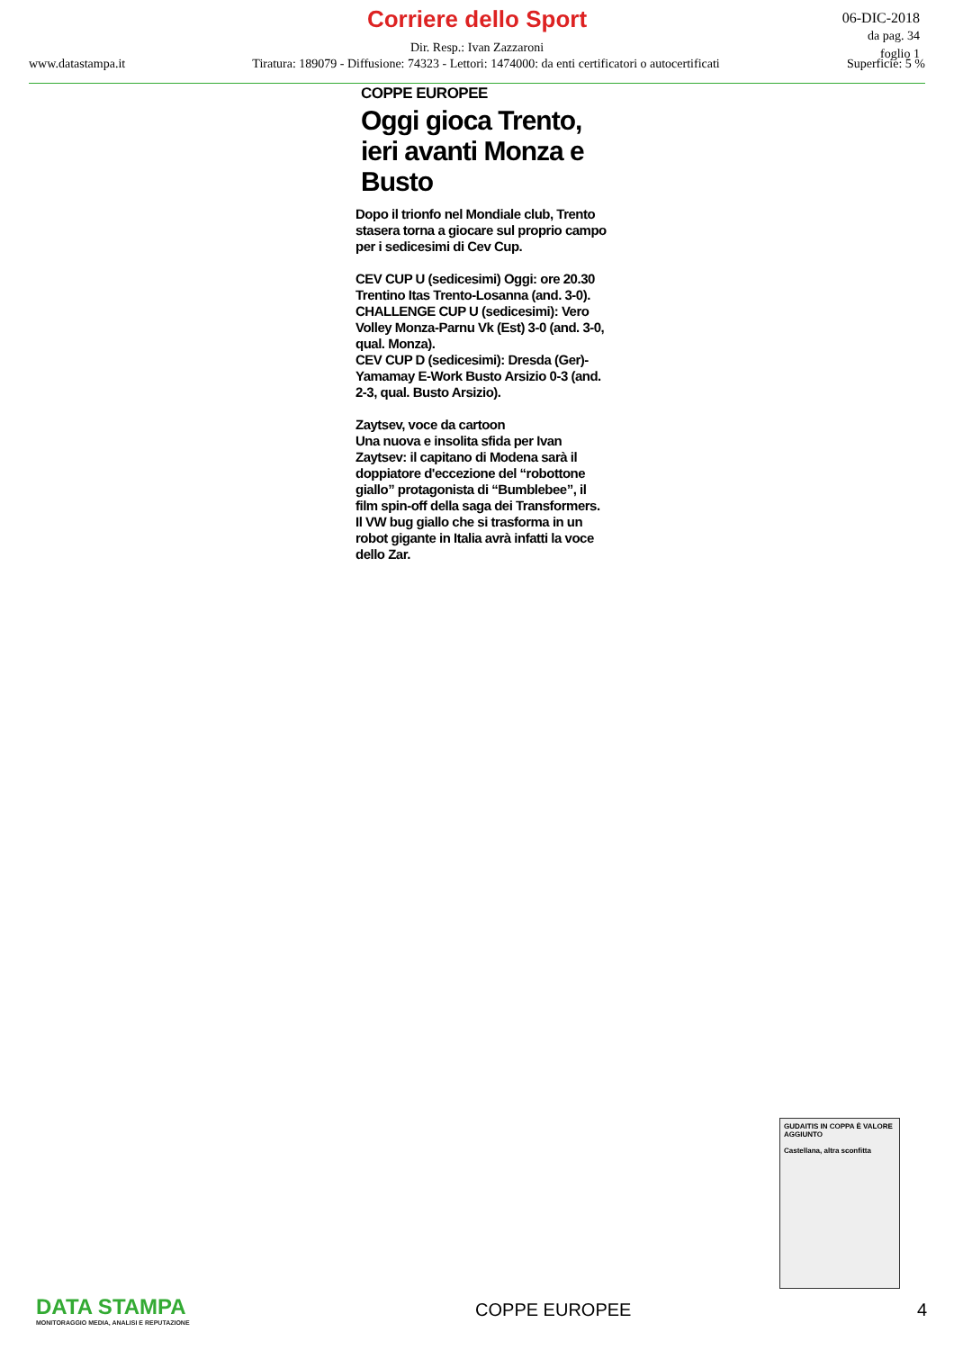Corriere dello Sport
Dir. Resp.: Ivan Zazzaroni
06-DIC-2018
da pag. 34
foglio 1
www.datastampa.it Tiratura: 189079 - Diffusione: 74323 - Lettori: 1474000: da enti certificatori o autocertificati Superficie: 5 %
COPPE EUROPEE
Oggi gioca Trento, ieri avanti Monza e Busto
Dopo il trionfo nel Mondiale club, Trento stasera torna a giocare sul proprio campo per i sedicesimi di Cev Cup.
CEV CUP U (sedicesimi) Oggi: ore 20.30 Trentino Itas Trento-Losanna (and. 3-0).
CHALLENGE CUP U (sedicesimi): Vero Volley Monza-Parnu Vk (Est) 3-0 (and. 3-0, qual. Monza).
CEV CUP D (sedicesimi): Dresda (Ger)-Yamamay E-Work Busto Arsizio 0-3 (and. 2-3, qual. Busto Arsizio).
Zaytsev, voce da cartoon
Una nuova e insolita sfida per Ivan Zaytsev: il capitano di Modena sarà il doppiatore d'eccezione del “robottone giallo” protagonista di “Bumblebee”, il film spin-off della saga dei Transformers. Il VW bug giallo che si trasforma in un robot gigante in Italia avrà infatti la voce dello Zar.
GUDAITIS IN COPPA È VALORE AGGIUNTO
Castellana, altra sconfitta
DATA STAMPA
MONITORAGGIO MEDIA, ANALISI E REPUTAZIONE
COPPE EUROPEE 4